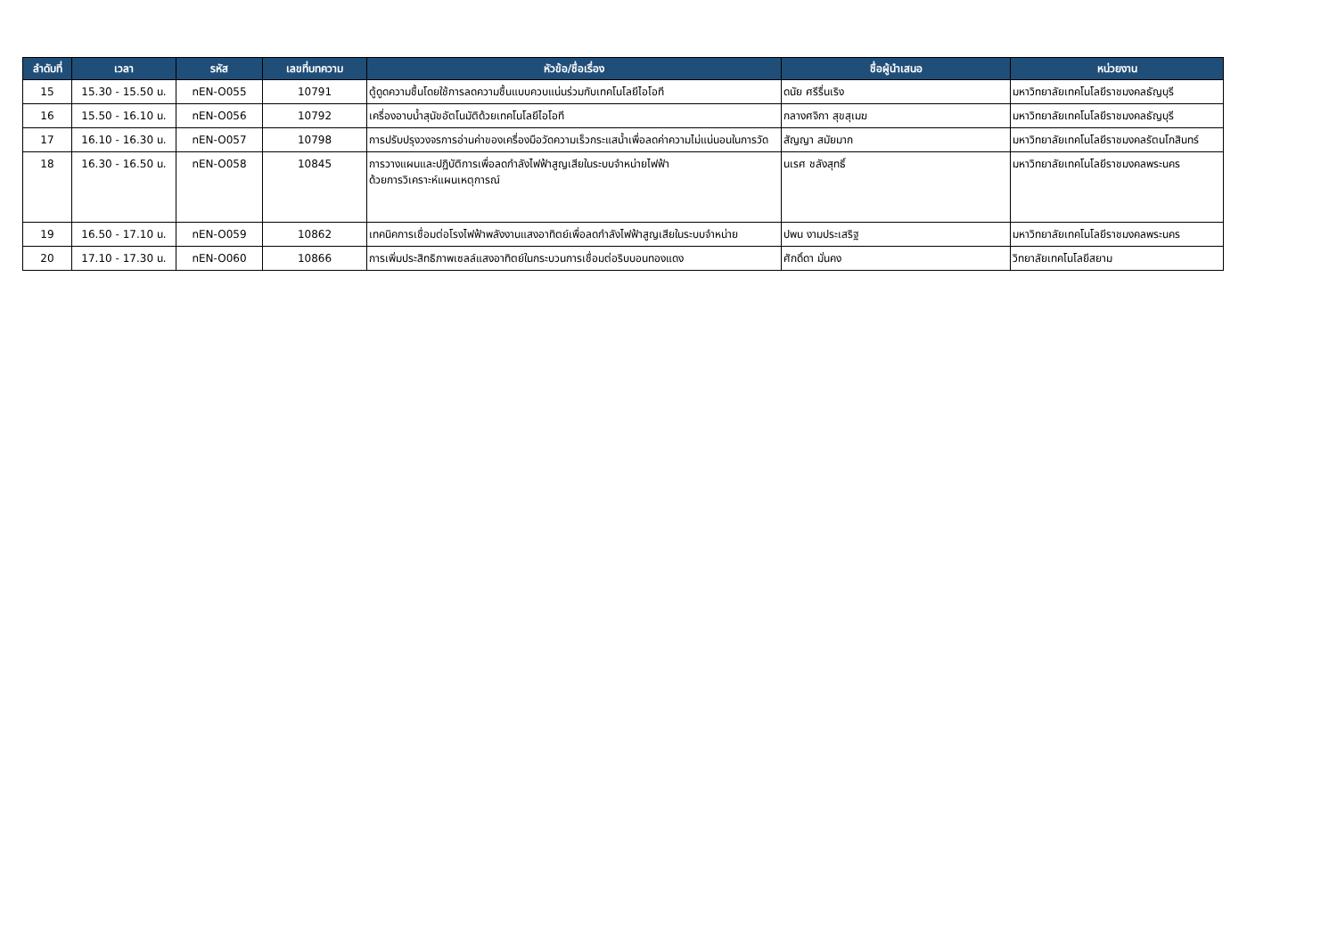| ลำดับที่ | เวลา | รหัส | เลขที่บทความ | หัวข้อ/ชื่อเรื่อง | ชื่อผู้นำเสนอ | หน่วยงาน |
| --- | --- | --- | --- | --- | --- | --- |
| 15 | 15.30 - 15.50 น. | nEN-O055 | 10791 | ตู้ดูดความชื้นโดยใช้การลดความชื้นแบบควบแน่นร่วมกับเทคโนโลยีไอโอที | ดนัย ศรีรื่นเริง | มหาวิทยาลัยเทคโนโลยีราชมงคลธัญบุรี |
| 16 | 15.50 - 16.10 น. | nEN-O056 | 10792 | เครื่องอาบน้ำสุนัขอัตโนมัติด้วยเทคโนโลยีไอโอที | กลางศจิกา สุขสุเมฆ | มหาวิทยาลัยเทคโนโลยีราชมงคลธัญบุรี |
| 17 | 16.10 - 16.30 น. | nEN-O057 | 10798 | การปรับปรุงวงจรการอ่านค่าของเครื่องมือวัดความเร็วกระแสน้ำเพื่อลดค่าความไม่แน่นอนในการวัด | สัญญา สมัยมาก | มหาวิทยาลัยเทคโนโลยีราชมงคลรัตนโกสินทร์ |
| 18 | 16.30 - 16.50 น. | nEN-O058 | 10845 | การวางแผนและปฏิบัติการเพื่อลดกำลังไฟฟ้าสูญเสียในระบบจำหน่ายไฟฟ้า ด้วยการวิเคราะห์แผนเหตุการณ์ | นเรศ ชลังสุทธิ์ | มหาวิทยาลัยเทคโนโลยีราชมงคลพระนคร |
| 19 | 16.50 - 17.10 น. | nEN-O059 | 10862 | เทคนิคการเชื่อมต่อโรงไฟฟ้าพลังงานแสงอาทิตย์เพื่อลดกำลังไฟฟ้าสูญเสียในระบบจำหน่าย | ปพน งามประเสริฐ | มหาวิทยาลัยเทคโนโลยีราชมงคลพระนคร |
| 20 | 17.10 - 17.30 น. | nEN-O060 | 10866 | การเพิ่มประสิทธิภาพเซลล์แสงอาทิตย์ในกระบวนการเชื่อมต่อริบบอนทองแดง | ศักดิ์ดา มั่นคง | วิทยาลัยเทคโนโลยีสยาม |